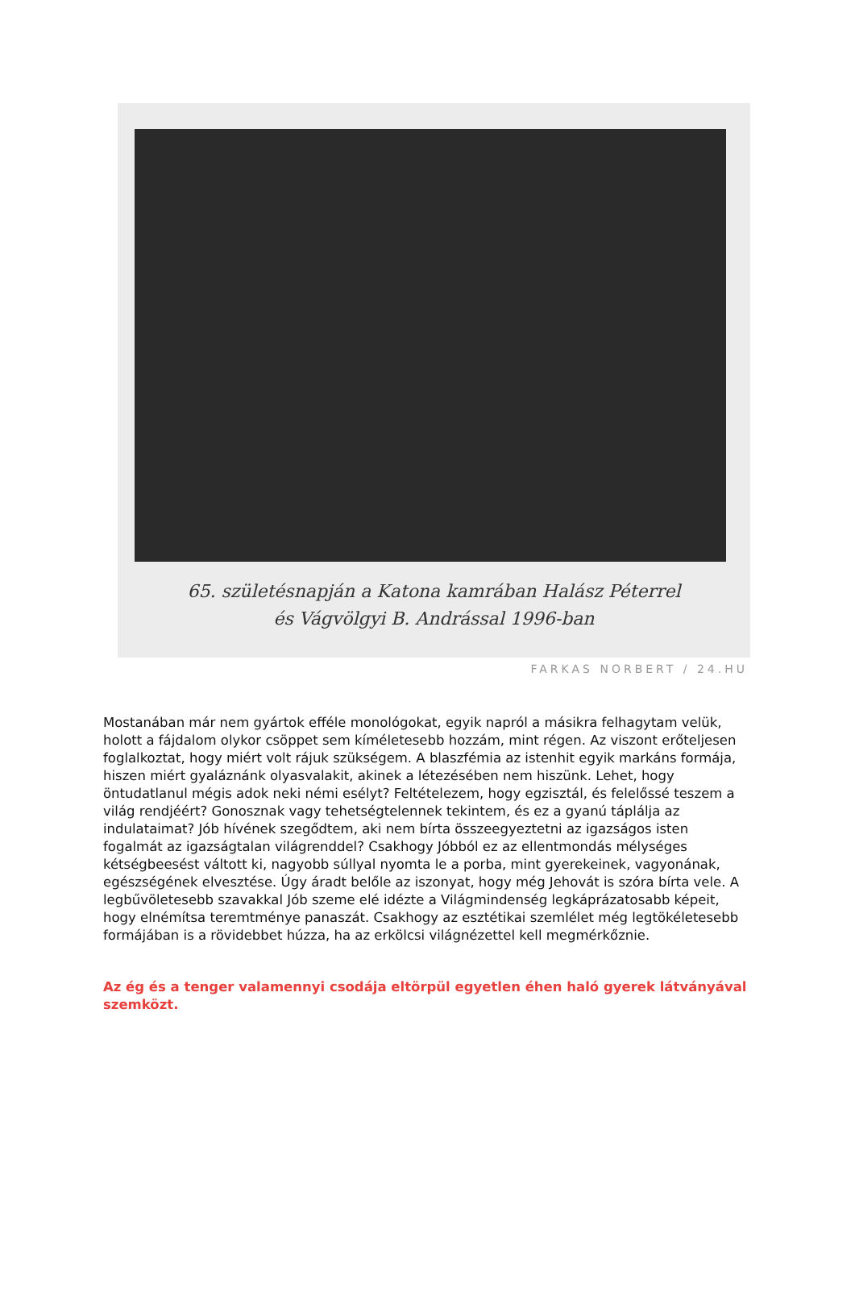65. születésnapján a Katona kamrában Halász Péterrel
és Vágvölgyi B. Andrással 1996-ban
FARKAS NORBERT / 24.HU
Mostanában már nem gyártok efféle monológokat, egyik napról a másikra felhagytam velük, holott a fájdalom olykor csöppet sem kíméletesebb hozzám, mint régen. Az viszont erőteljesen foglalkoztat, hogy miért volt rájuk szükségem. A blaszfémia az istenhit egyik markáns formája, hiszen miért gyaláznánk olyasvalakit, akinek a létezésében nem hiszünk. Lehet, hogy öntudatlanul mégis adok neki némi esélyt? Feltételezem, hogy egzisztál, és felelőssé teszem a világ rendjéért? Gonosznak vagy tehetségtelennek tekintem, és ez a gyanú táplálja az indulataimat? Jób hívének szegődtem, aki nem bírta összeegyeztetni az igazságos isten fogalmát az igazságtalan világrenddel? Csakhogy Jóbból ez az ellentmondás mélységes kétségbeesést váltott ki, nagyobb súllyal nyomta le a porba, mint gyerekeinek, vagyonának, egészségének elvesztése. Úgy áradt belőle az iszonyat, hogy még Jehovát is szóra bírta vele. A legbűvöletesebb szavakkal Jób szeme elé idézte a Világmindenség legkáprázatosabb képeit, hogy elnémítsa teremtménye panaszát. Csakhogy az esztétikai szemlélet még legtökéletesebb formájában is a rövidebbet húzza, ha az erkölcsi világnézettel kell megmérkőznie.
Az ég és a tenger valamennyi csodája eltörpül egyetlen éhen haló gyerek látványával szemközt.